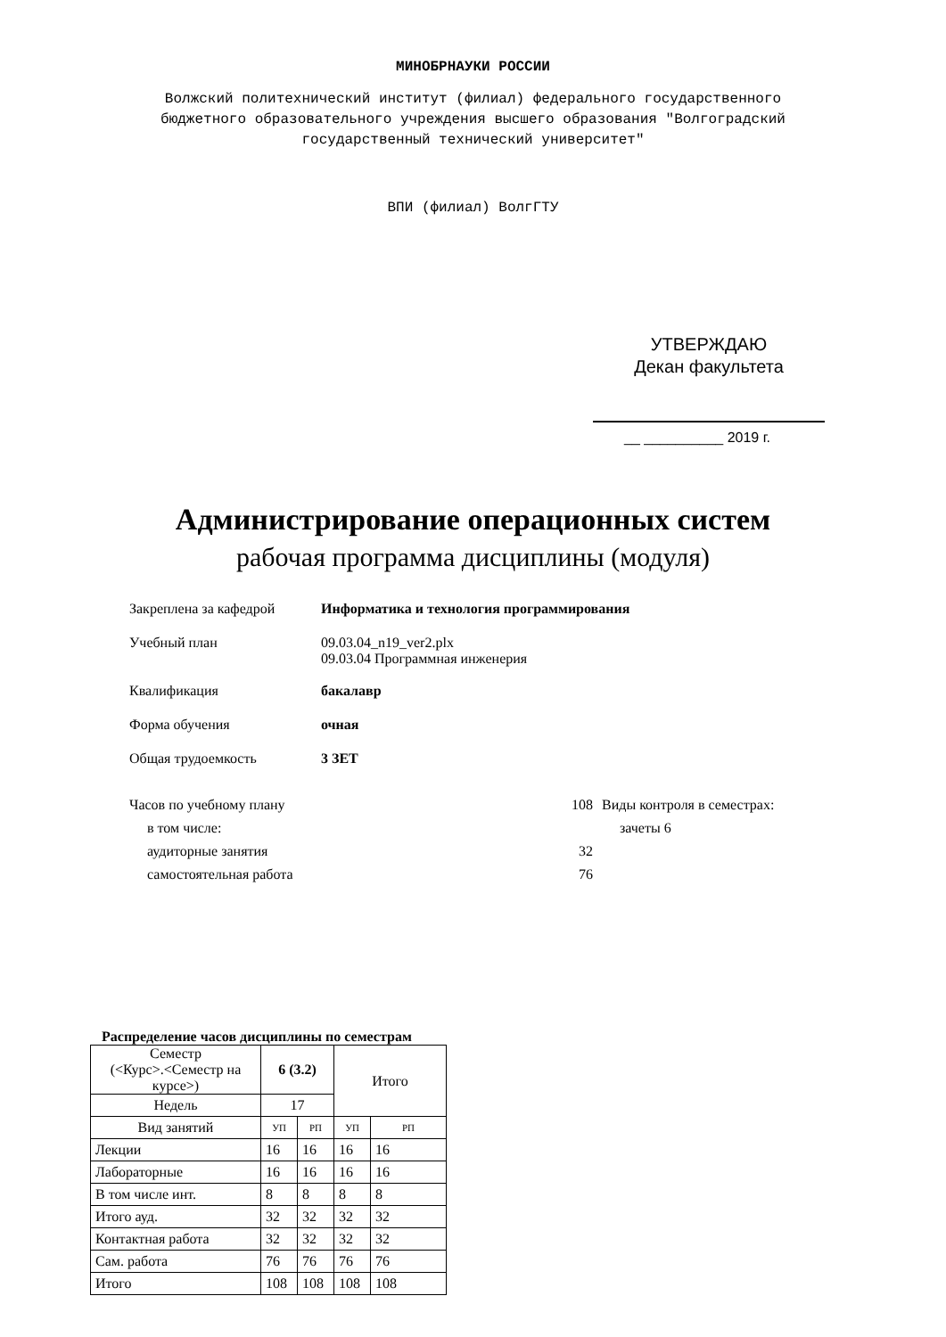МИНОБРНАУКИ РОССИИ
Волжский политехнический институт (филиал) федерального государственного
бюджетного образовательного учреждения высшего образования "Волгоградский
государственный технический университет"
ВПИ (филиал) ВолгГТУ
УТВЕРЖДАЮ
Декан факультета
__ __________ 2019 г.
Администрирование операционных систем
рабочая программа дисциплины (модуля)
Закреплена за кафедрой Информатика и технология программирования
Учебный план 09.03.04_n19_ver2.plx
09.03.04 Программная инженерия
Квалификация бакалавр
Форма обучения очная
Общая трудоемкость 3 ЗЕТ
Часов по учебному плану
в том числе:
аудиторные занятия
самостоятельная работа
108
32
76
Виды контроля в семестрах:
зачеты 6
Распределение часов дисциплины по семестрам
| Семестр (<Курс>.<Семестр на курсе>) | 6 (3.2) | | Итого | |
| Недель | 17 | | | |
| Вид занятий | УП | РП | УП | РП |
| Лекции | 16 | 16 | 16 | 16 |
| Лабораторные | 16 | 16 | 16 | 16 |
| В том числе инт. | 8 | 8 | 8 | 8 |
| Итого ауд. | 32 | 32 | 32 | 32 |
| Контактная работа | 32 | 32 | 32 | 32 |
| Сам. работа | 76 | 76 | 76 | 76 |
| Итого | 108 | 108 | 108 | 108 |